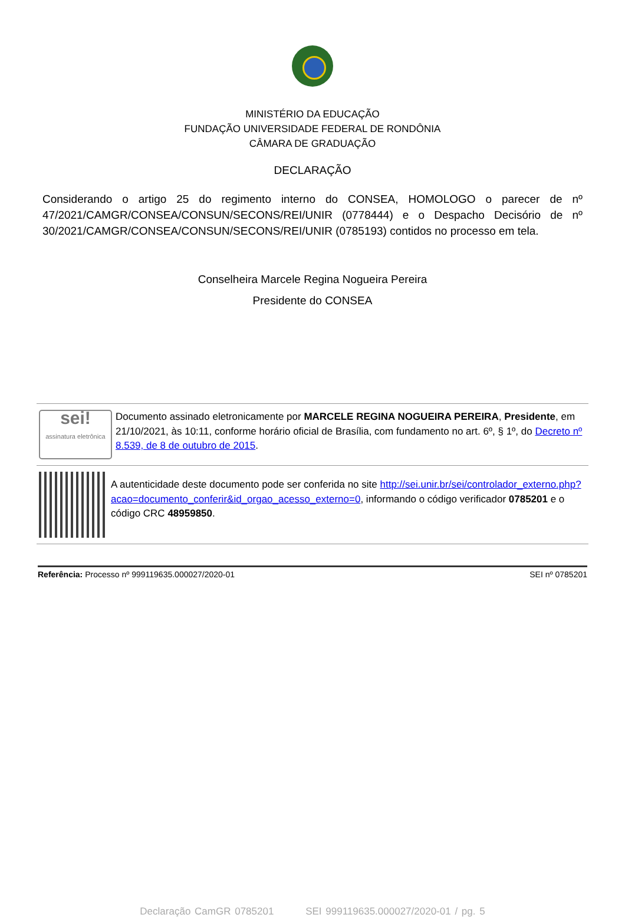MINISTÉRIO DA EDUCAÇÃO
FUNDAÇÃO UNIVERSIDADE FEDERAL DE RONDÔNIA
CÂMARA DE GRADUAÇÃO
DECLARAÇÃO
Considerando o artigo 25 do regimento interno do CONSEA, HOMOLOGO o parecer de nº 47/2021/CAMGR/CONSEA/CONSUN/SECONS/REI/UNIR (0778444) e o Despacho Decisório de nº 30/2021/CAMGR/CONSEA/CONSUN/SECONS/REI/UNIR (0785193) contidos no processo em tela.
Conselheira Marcele Regina Nogueira Pereira
Presidente do CONSEA
sei!
assinatura eletrônica
Documento assinado eletronicamente por MARCELE REGINA NOGUEIRA PEREIRA, Presidente, em 21/10/2021, às 10:11, conforme horário oficial de Brasília, com fundamento no art. 6º, § 1º, do Decreto nº 8.539, de 8 de outubro de 2015.
A autenticidade deste documento pode ser conferida no site http://sei.unir.br/sei/controlador_externo.php?acao=documento_conferir&id_orgao_acesso_externo=0, informando o código verificador 0785201 e o código CRC 48959850.
Referência: Processo nº 999119635.000027/2020-01 SEI nº 0785201
Declaração CamGR 0785201 SEI 999119635.000027/2020-01 / pg. 5